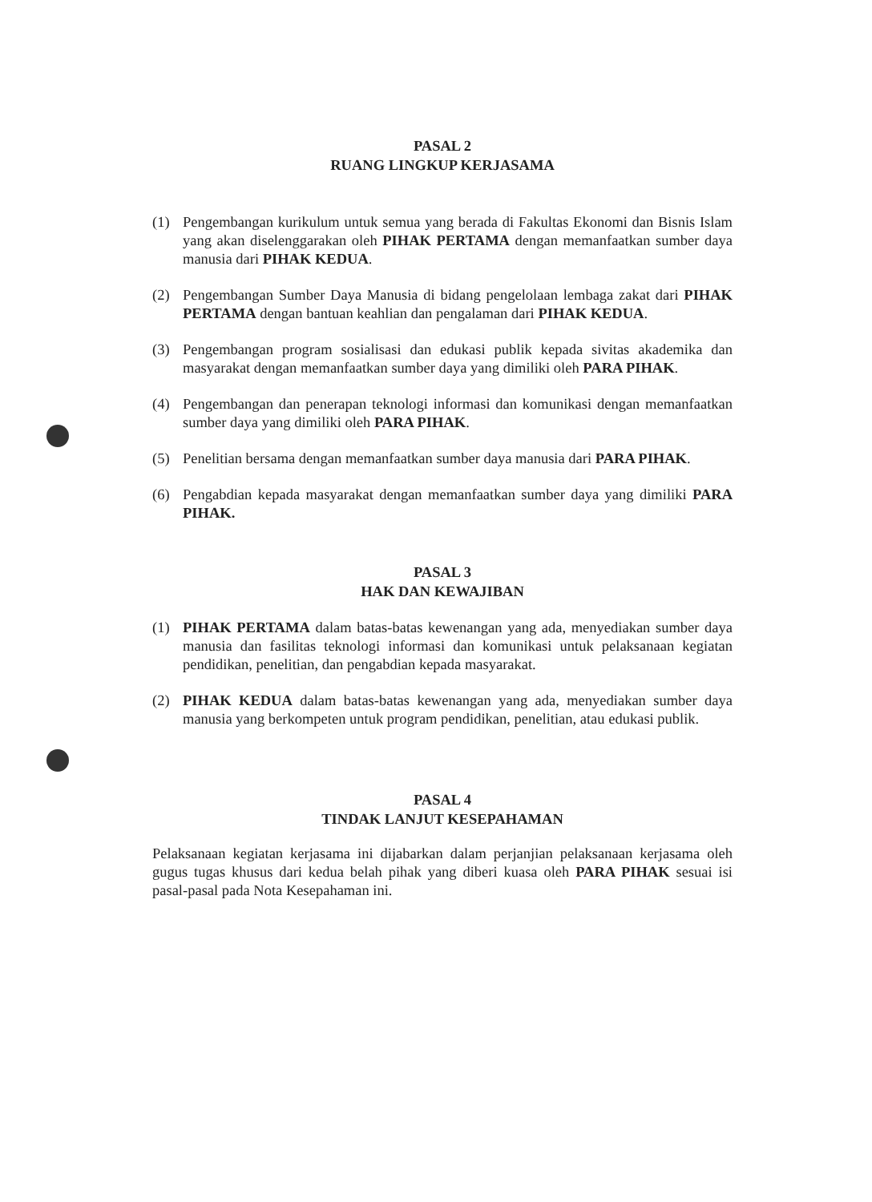PASAL 2
RUANG LINGKUP KERJASAMA
(1) Pengembangan kurikulum untuk semua yang berada di Fakultas Ekonomi dan Bisnis Islam yang akan diselenggarakan oleh PIHAK PERTAMA dengan memanfaatkan sumber daya manusia dari PIHAK KEDUA.
(2) Pengembangan Sumber Daya Manusia di bidang pengelolaan lembaga zakat dari PIHAK PERTAMA dengan bantuan keahlian dan pengalaman dari PIHAK KEDUA.
(3) Pengembangan program sosialisasi dan edukasi publik kepada sivitas akademika dan masyarakat dengan memanfaatkan sumber daya yang dimiliki oleh PARA PIHAK.
(4) Pengembangan dan penerapan teknologi informasi dan komunikasi dengan memanfaatkan sumber daya yang dimiliki oleh PARA PIHAK.
(5) Penelitian bersama dengan memanfaatkan sumber daya manusia dari PARA PIHAK.
(6) Pengabdian kepada masyarakat dengan memanfaatkan sumber daya yang dimiliki PARA PIHAK.
PASAL 3
HAK DAN KEWAJIBAN
(1) PIHAK PERTAMA dalam batas-batas kewenangan yang ada, menyediakan sumber daya manusia dan fasilitas teknologi informasi dan komunikasi untuk pelaksanaan kegiatan pendidikan, penelitian, dan pengabdian kepada masyarakat.
(2) PIHAK KEDUA dalam batas-batas kewenangan yang ada, menyediakan sumber daya manusia yang berkompeten untuk program pendidikan, penelitian, atau edukasi publik.
PASAL 4
TINDAK LANJUT KESEPAHAMAN
Pelaksanaan kegiatan kerjasama ini dijabarkan dalam perjanjian pelaksanaan kerjasama oleh gugus tugas khusus dari kedua belah pihak yang diberi kuasa oleh PARA PIHAK sesuai isi pasal-pasal pada Nota Kesepahaman ini.